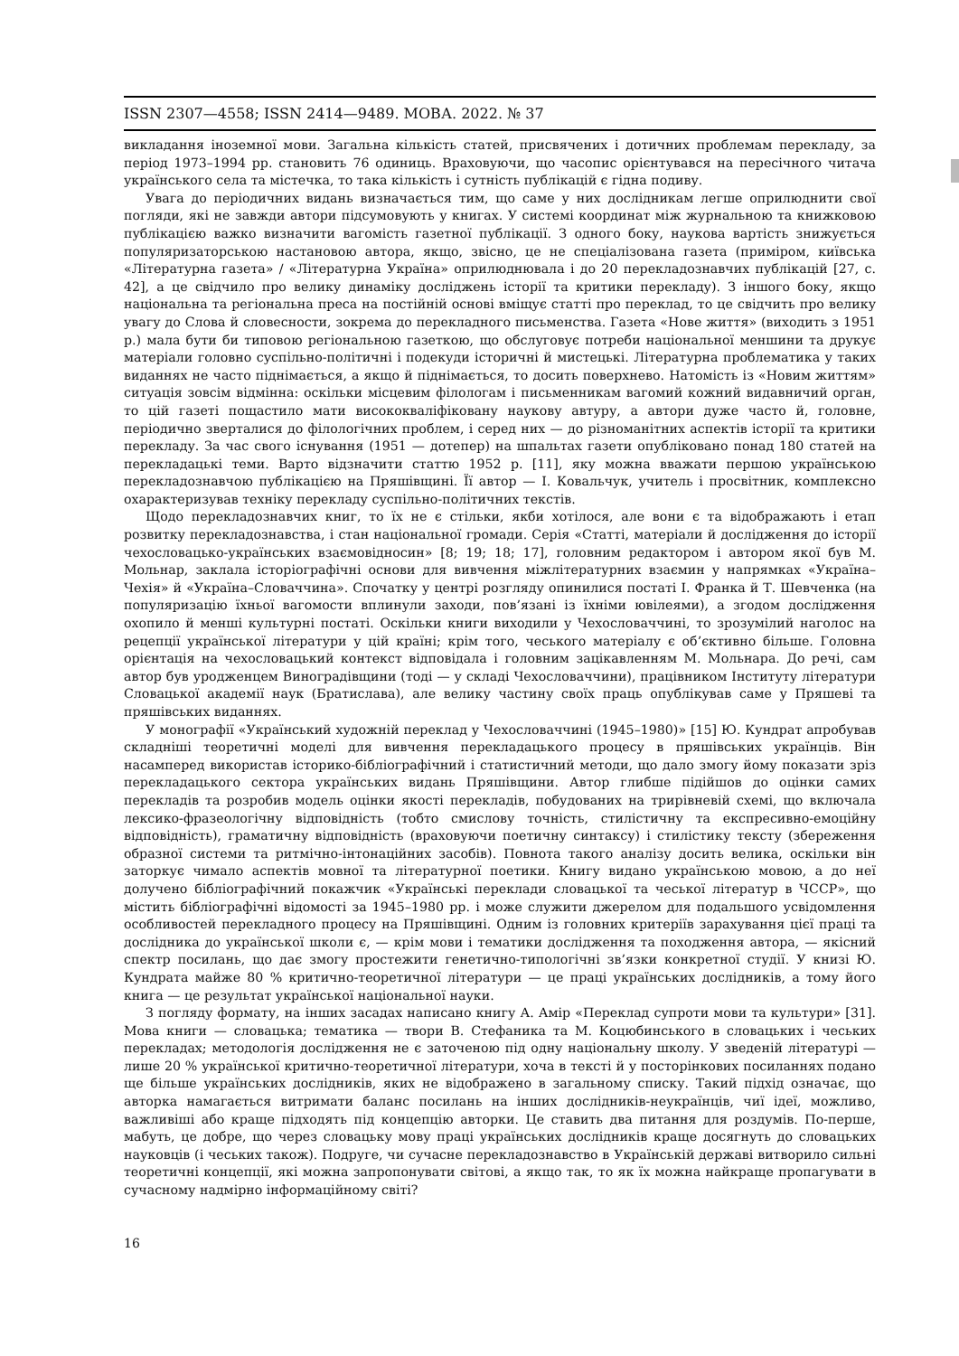ISSN 2307—4558; ISSN 2414—9489. МОВА. 2022. № 37
викладання іноземної мови. Загальна кількість статей, присвячених і дотичних проблемам перекладу, за період 1973–1994 рр. становить 76 одиниць. Враховуючи, що часопис орієнтувався на пересічного читача українського села та містечка, то така кількість і сутність публікацій є гідна подиву.
Увага до періодичних видань визначається тим, що саме у них дослідникам легше оприлюднити свої погляди, які не завжди автори підсумовують у книгах. У системі координат між журнальною та книжковою публікацією важко визначити вагомість газетної публікації. З одного боку, наукова вартість знижується популяризаторською настановою автора, якщо, звісно, це не спеціалізована газета (приміром, київська «Літературна газета» / «Літературна Україна» оприлюднювала і до 20 перекладознавчих публікацій [27, с. 42], а це свідчило про велику динаміку досліджень історії та критики перекладу). З іншого боку, якщо національна та регіональна преса на постійній основі вміщує статті про переклад, то це свідчить про велику увагу до Слова й словесности, зокрема до перекладного письменства. Газета «Нове життя» (виходить з 1951 р.) мала бути би типовою регіональною газеткою, що обслуговує потреби національної меншини та друкує матеріали головно суспільно-політичні і подекуди історичні й мистецькі. Літературна проблематика у таких виданнях не часто піднімається, а якщо й піднімається, то досить поверхнево. Натомість із «Новим життям» ситуація зовсім відмінна: оскільки місцевим філологам і письменникам вагомий кожний видавничий орган, то цій газеті пощастило мати висококваліфіковану наукову автуру, а автори дуже часто й, головне, періодично зверталися до філологічних проблем, і серед них — до різноманітних аспектів історії та критики перекладу. За час свого існування (1951 — дотепер) на шпальтах газети опубліковано понад 180 статей на перекладацькі теми. Варто відзначити статтю 1952 р. [11], яку можна вважати першою українською перекладознавчою публікацією на Пряшівщині. Її автор — І. Ковальчук, учитель і просвітник, комплексно охарактеризував техніку перекладу суспільно-політичних текстів.
Щодо перекладознавчих книг, то їх не є стільки, якби хотілося, але вони є та відображають і етап розвитку перекладознавства, і стан національної громади. Серія «Статті, матеріали й дослідження до історії чехословацько-українських взаємовідносин» [8; 19; 18; 17], головним редактором і автором якої був М. Мольнар, заклала історіографічні основи для вивчення міжлітературних взаємин у напрямках «Україна–Чехія» й «Україна–Словаччина». Спочатку у центрі розгляду опинилися постаті І. Франка й Т. Шевченка (на популяризацію їхньої вагомости вплинули заходи, пов’язані із їхніми ювілеями), а згодом дослідження охопило й менші культурні постаті. Оскільки книги виходили у Чехословаччині, то зрозумілий наголос на рецепції української літератури у цій країні; крім того, чеського матеріалу є об’єктивно більше. Головна орієнтація на чехословацький контекст відповідала і головним зацікавленням М. Мольнара. До речі, сам автор був уродженцем Виноградівщини (тоді — у складі Чехословаччини), працівником Інституту літератури Словацької академії наук (Братислава), але велику частину своїх праць опублікував саме у Пряшеві та пряшівських виданнях.
У монографії «Український художній переклад у Чехословаччині (1945–1980)» [15] Ю. Кундрат апробував складніші теоретичні моделі для вивчення перекладацького процесу в пряшівських українців. Він насамперед використав історико-бібліографічний і статистичний методи, що дало змогу йому показати зріз перекладацького сектора українських видань Пряшівщини. Автор глибше підійшов до оцінки самих перекладів та розробив модель оцінки якості перекладів, побудованих на трирівневій схемі, що включала лексико-фразеологічну відповідність (тобто смислову точність, стилістичну та експресивно-емоційну відповідність), граматичну відповідність (враховуючи поетичну синтаксу) і стилістику тексту (збереження образної системи та ритмічно-інтонаційних засобів). Повнота такого аналізу досить велика, оскільки він заторкує чимало аспектів мовної та літературної поетики. Книгу видано українською мовою, а до неї долучено бібліографічний покажчик «Українські переклади словацької та чеської літератур в ЧССР», що містить бібліографічні відомості за 1945–1980 рр. і може служити джерелом для подальшого усвідомлення особливостей перекладного процесу на Пряшівщині. Одним із головних критеріїв зарахування цієї праці та дослідника до української школи є, — крім мови і тематики дослідження та походження автора, — якісний спектр посилань, що дає змогу простежити генетично-типологічні зв’язки конкретної студії. У книзі Ю. Кундрата майже 80 % критично-теоретичної літератури — це праці українських дослідників, а тому його книга — це результат української національної науки.
З погляду формату, на інших засадах написано книгу А. Амір «Переклад супроти мови та культури» [31]. Мова книги — словацька; тематика — твори В. Стефаника та М. Коцюбинського в словацьких і чеських перекладах; методологія дослідження не є заточеною під одну національну школу. У зведеній літературі — лише 20 % української критично-теоретичної літератури, хоча в тексті й у посторінкових посиланнях подано ще більше українських дослідників, яких не відображено в загальному списку. Такий підхід означає, що авторка намагається витримати баланс посилань на інших дослідників-неукраїнців, чиї ідеї, можливо, важливіші або краще підходять під концепцію авторки. Це ставить два питання для роздумів. По-перше, мабуть, це добре, що через словацьку мову праці українських дослідників краще досягнуть до словацьких науковців (і чеських також). Подруге, чи сучасне перекладознавство в Українській державі витворило сильні теоретичні концепції, які можна запропонувати світові, а якщо так, то як їх можна найкраще пропагувати в сучасному надмірно інформаційному світі?
16